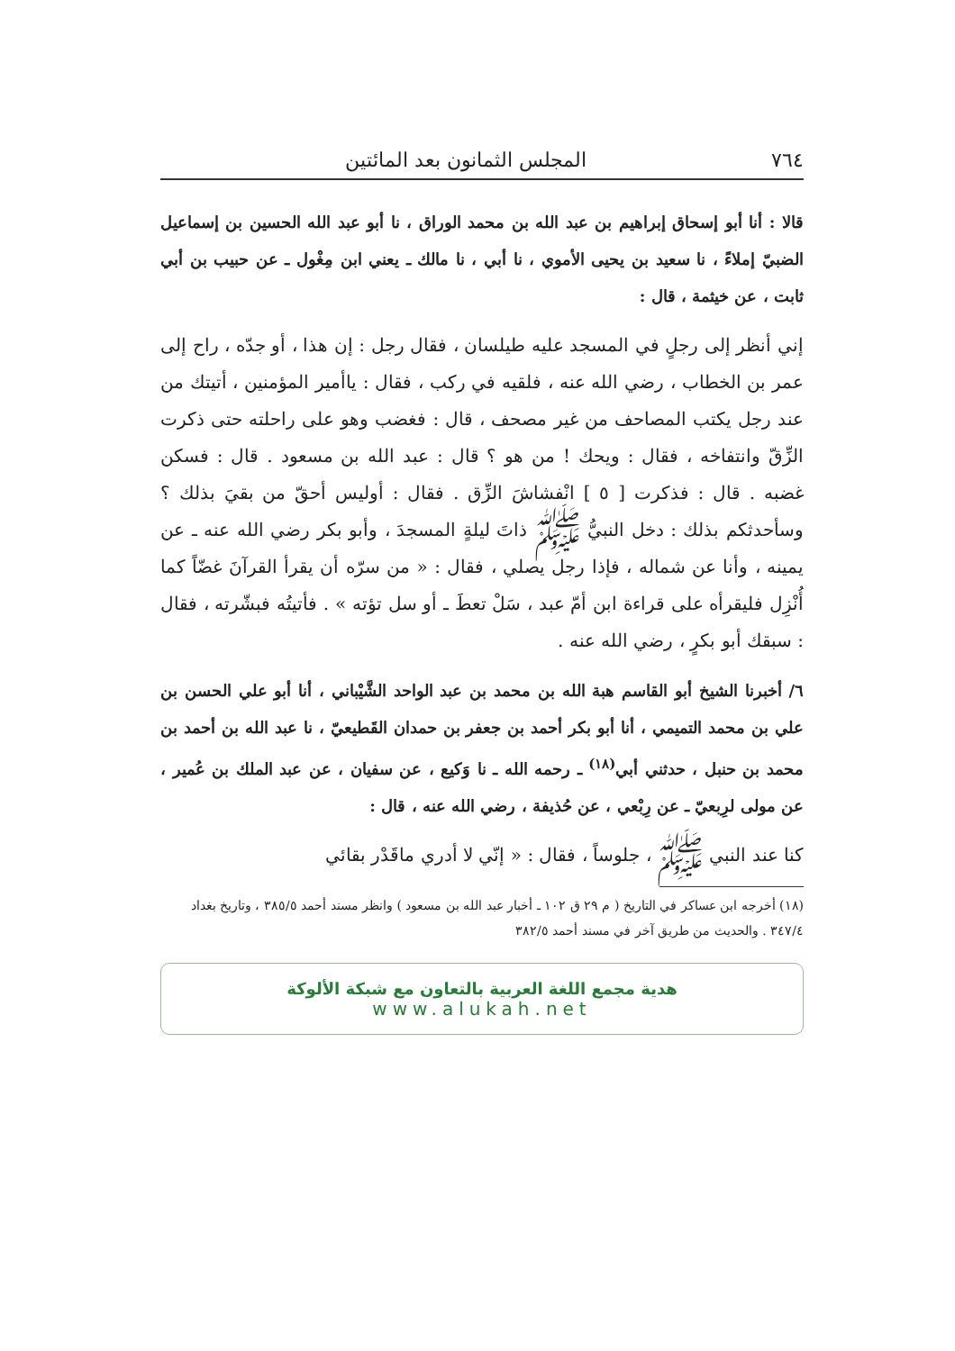٧٦٤ المجلس الثمانون بعد المائتين
قالا : أنا أبو إسحاق إبراهيم بن عبد الله بن محمد الوراق ، نا أبو عبد الله الحسين بن إسماعيل الضبيّ إملاءً ، نا سعيد بن يحيى الأموي ، نا أبي ، نا مالك ـ يعني ابن مِغْول ـ عن حبيب بن أبي ثابت ، عن خيثمة ، قال :
إني أنظر إلى رجلٍ في المسجد عليه طيلسان ، فقال رجل : إن هذا ، أو جدّه ، راح إلى عمر بن الخطاب ، رضي الله عنه ، فلقيه في ركب ، فقال : ياأمير المؤمنين ، أتيتك من عند رجل يكتب المصاحف من غير مصحف ، قال : فغضب وهو على راحلته حتى ذكرت الزِّقّ وانتفاخه ، فقال : ويحك ! من هو ؟ قال : عبد الله بن مسعود . قال : فسكن غضبه . قال : فذكرت [ ٥ ] انْفشاشَ الزِّق . فقال : أوليس أحقّ من بقيَ بذلك ؟ وسأحدثكم بذلك : دخل النبيُّ ﷺ ذاتَ ليلةٍ المسجدَ ، وأبو بكر رضي الله عنه ـ عن يمينه ، وأنا عن شماله ، فإذا رجل يصلي ، فقال : « من سرّه أن يقرأ القرآنَ غضّاً كما أُنْزِل فليقرأه على قراءة ابن أمّ عبد ، سَلْ تعطَ ـ أو سل تؤته » . فأتيتُه فبشّرته ، فقال : سبقك أبو بكرٍ ، رضي الله عنه .
٦/ أخبرنا الشيخ أبو القاسم هبة الله بن محمد بن عبد الواحد الشَّيْباني ، أنا أبو علي الحسن بن علي بن محمد التميمي ، أنا أبو بكر أحمد بن جعفر بن حمدان القَطيعيّ ، نا عبد الله بن أحمد بن محمد بن حنبل ، حدثني أبي<sup>(١٨)</sup> ـ رحمه الله ـ نا وَكيع ، عن سفيان ، عن عبد الملك بن عُمير ، عن مولى لرِبعيّ ـ عن رِبْعي ، عن حُذيفة ، رضي الله عنه ، قال :
كنا عند النبي ﷺ ، جلوساً ، فقال : « إنّي لا أدري ماقَدْر بقائي
(١٨) أخرجه ابن عساكر في التاريخ ( م ٢٩ ق ١٠٢ ـ أخبار عبد الله بن مسعود ) وانظر مسند أحمد ٣٨٥/٥ ، وتاريخ بغداد ٣٤٧/٤ . والحديث من طريق آخر في مسند أحمد ٣٨٢/٥
هدية مجمع اللغة العربية بالتعاون مع شبكة الألوكة
www.alukah.net